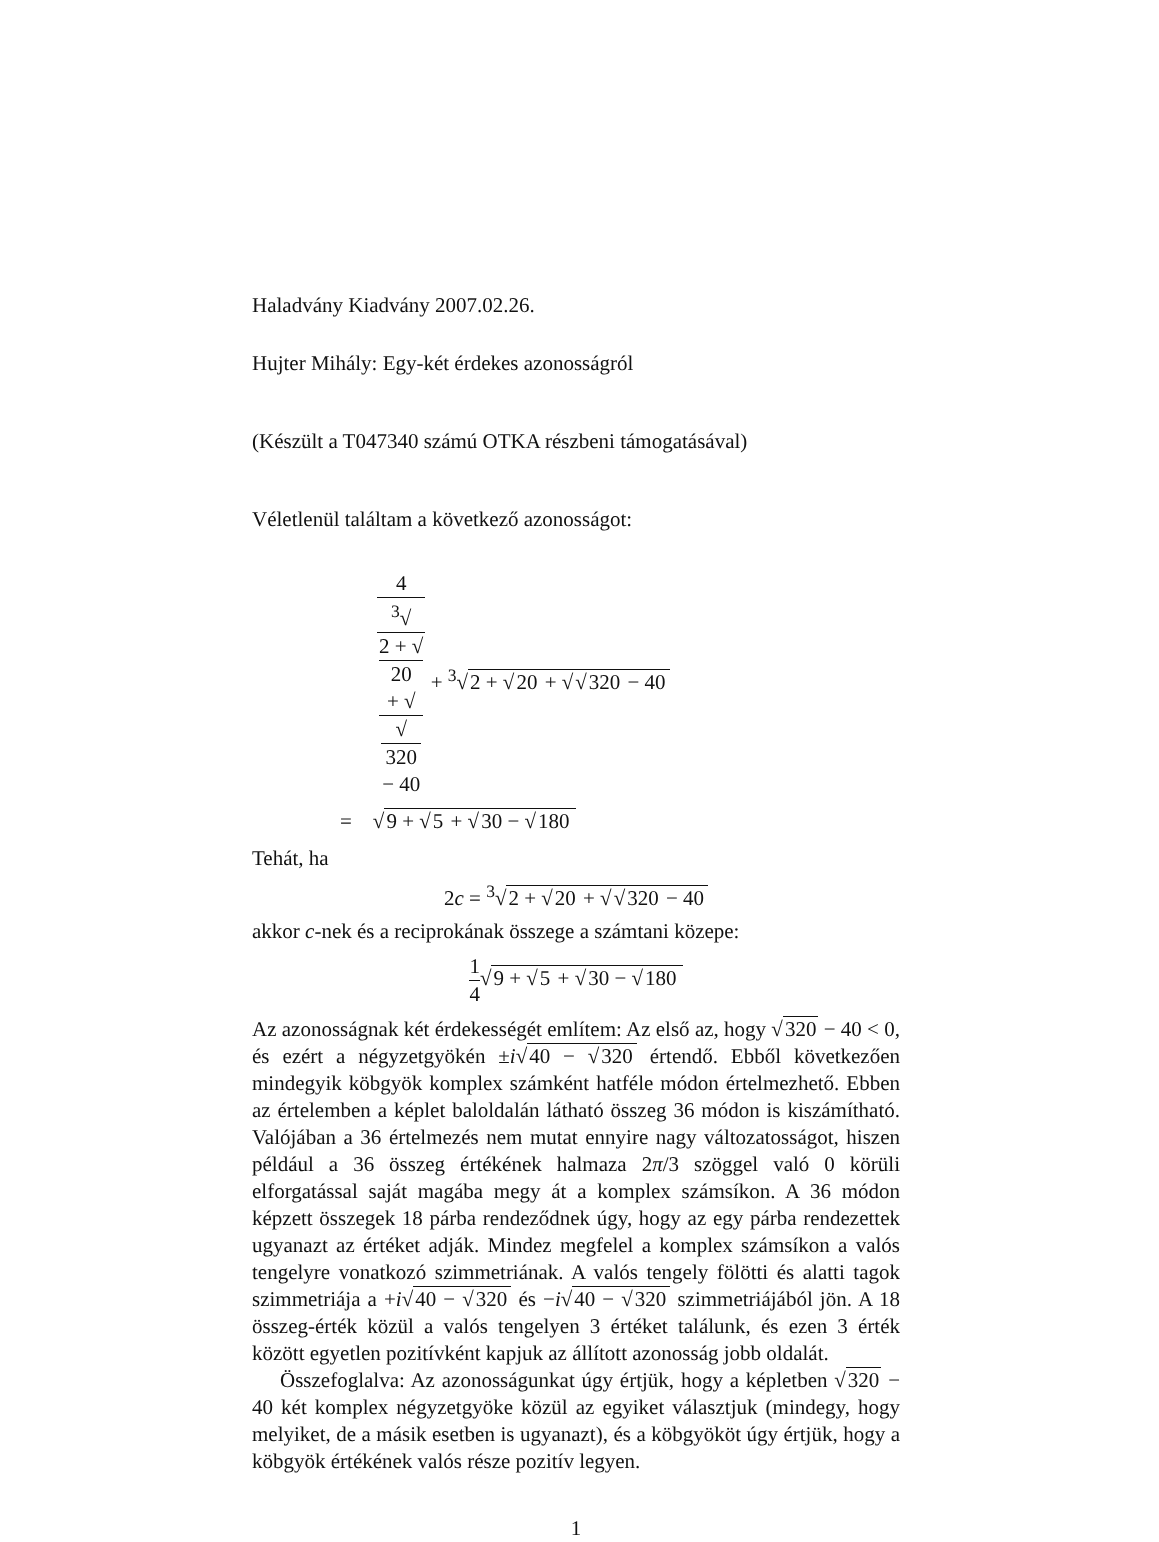Haladvány Kiadvány 2007.02.26.
Hujter Mihály: Egy-két érdekes azonosságról
(Készült a T047340 számú OTKA részbeni támogatásával)
Véletlenül találtam a következő azonosságot:
4<sup>3</sup>√
2 + √
20
+ √
√
320
− 40 + <sup>3</sup>√2 + √20 + √√320 − 40
= √9 + √5 + √30 − √180
Tehát, ha
2c = <sup>3</sup>√2 + √20 + √√320 − 40
akkor c-nek és a reciprokának összege a számtani közepe:
1 4√9 + √5 + √30 − √180
Az azonosságnak két érdekességét említem: Az első az, hogy √320 − 40 < 0, és ezért a négyzetgyökén ±i√40 − √320 értendő. Ebből következően mindegyik köbgyök komplex számként hatféle módon értelmezhető. Ebben az értelemben a képlet baloldalán látható összeg 36 módon is kiszámítható. Valójában a 36 értelmezés nem mutat ennyire nagy változatosságot, hiszen például a 36 összeg értékének halmaza 2π/3 szöggel való 0 körüli elforgatással saját magába megy át a komplex számsíkon. A 36 módon képzett összegek 18 párba rendeződnek úgy, hogy az egy párba rendezettek ugyanazt az értéket adják. Mindez megfelel a komplex számsíkon a valós tengelyre vonatkozó szimmetriának. A valós tengely fölötti és alatti tagok szimmetriája a +i√40 − √320 és −i√40 − √320 szimmetriájából jön. A 18 összeg-érték közül a valós tengelyen 3 értéket találunk, és ezen 3 érték között egyetlen pozitívként kapjuk az állított azonosság jobb oldalát.
Összefoglalva: Az azonosságunkat úgy értjük, hogy a képletben √320 − 40 két komplex négyzetgyöke közül az egyiket választjuk (mindegy, hogy melyiket, de a másik esetben is ugyanazt), és a köbgyököt úgy értjük, hogy a köbgyök értékének valós része pozitív legyen.
1